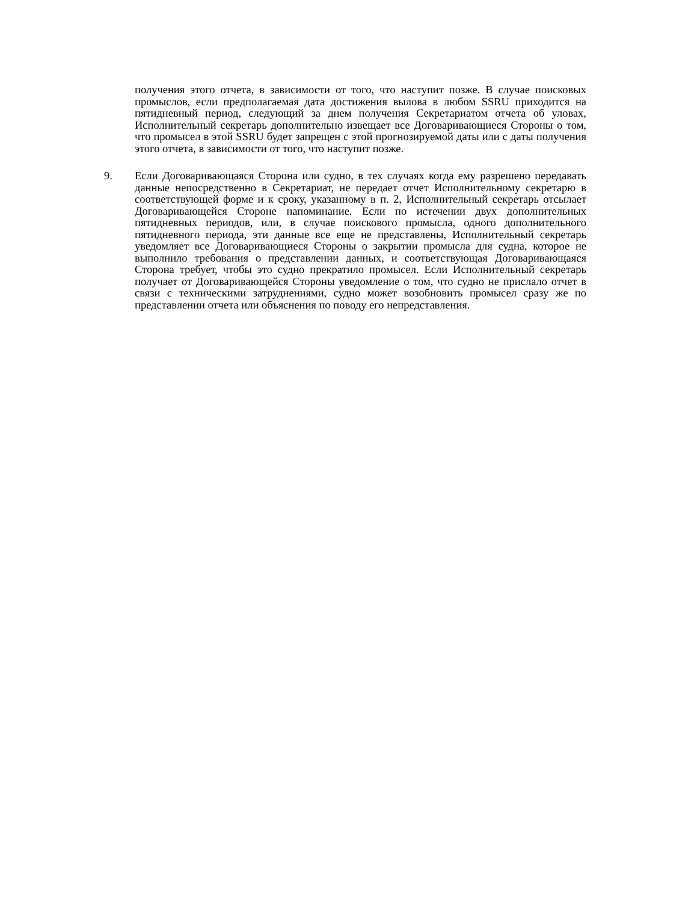получения этого отчета, в зависимости от того, что наступит позже. В случае поисковых промыслов, если предполагаемая дата достижения вылова в любом SSRU приходится на пятидневный период, следующий за днем получения Секретариатом отчета об уловах, Исполнительный секретарь дополнительно извещает все Договаривающиеся Стороны о том, что промысел в этой SSRU будет запрещен с этой прогнозируемой даты или с даты получения этого отчета, в зависимости от того, что наступит позже.
9. Если Договаривающаяся Сторона или судно, в тех случаях когда ему разрешено передавать данные непосредственно в Секретариат, не передает отчет Исполнительному секретарю в соответствующей форме и к сроку, указанному в п. 2, Исполнительный секретарь отсылает Договаривающейся Стороне напоминание. Если по истечении двух дополнительных пятидневных периодов, или, в случае поискового промысла, одного дополнительного пятидневного периода, эти данные все еще не представлены, Исполнительный секретарь уведомляет все Договаривающиеся Стороны о закрытии промысла для судна, которое не выполнило требования о представлении данных, и соответствующая Договаривающаяся Сторона требует, чтобы это судно прекратило промысел. Если Исполнительный секретарь получает от Договаривающейся Стороны уведомление о том, что судно не прислало отчет в связи с техническими затруднениями, судно может возобновить промысел сразу же по представлении отчета или объяснения по поводу его непредставления.